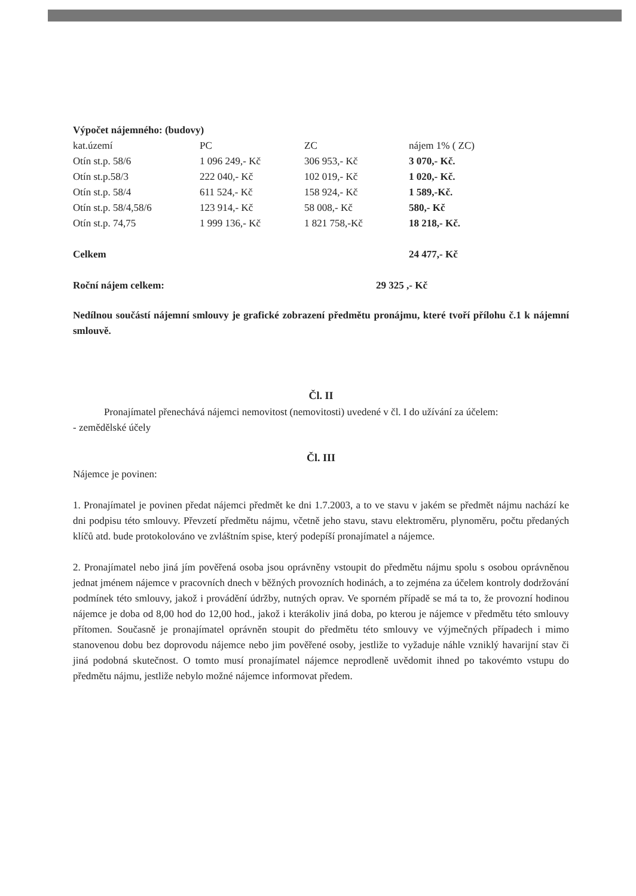Výpočet nájemného: (budovy)
| kat.území | PC | ZC | nájem 1% ( ZC) |
| --- | --- | --- | --- |
| Otín st.p. 58/6 | 1 096 249,- Kč | 306 953,- Kč | 3 070,- Kč. |
| Otín st.p.58/3 | 222 040,- Kč | 102 019,- Kč | 1 020,- Kč. |
| Otín st.p. 58/4 | 611 524,- Kč | 158 924,- Kč | 1 589,-Kč. |
| Otín st.p. 58/4,58/6 | 123 914,- Kč | 58 008,- Kč | 580,- Kč |
| Otín st.p. 74,75 | 1 999 136,- Kč | 1 821 758,-Kč | 18 218,- Kč. |
| Celkem | | | 24 477,- Kč |
| Roční nájem celkem: | | 29 325 ,- Kč | |
Nedílnou součástí nájemní smlouvy je grafické zobrazení předmětu pronájmu, které tvoří přílohu č.1 k nájemní smlouvě.
Čl. II
Pronajímatel přenechává nájemci nemovitost (nemovitosti) uvedené v čl. I do užívání za účelem:
- zemědělské účely
Čl. III
Nájemce je povinen:
1. Pronajímatel je povinen předat nájemci předmět ke dni 1.7.2003, a to ve stavu v jakém se předmět nájmu nachází ke dni podpisu této smlouvy. Převzetí předmětu nájmu, včetně jeho stavu, stavu elektroměru, plynoměru, počtu předaných klíčů atd. bude protokolováno ve zvláštním spise, který podepíší pronajímatel a nájemce.
2. Pronajímatel nebo jiná jím pověřená osoba jsou oprávněny vstoupit do předmětu nájmu spolu s osobou oprávněnou jednat jménem nájemce v pracovních dnech v běžných provozních hodinách, a to zejména za účelem kontroly dodržování podmínek této smlouvy, jakož i provádění údržby, nutných oprav. Ve sporném případě se má ta to, že provozní hodinou nájemce je doba od 8,00 hod do 12,00 hod., jakož i kterákoliv jiná doba, po kterou je nájemce v předmětu této smlouvy přítomen. Současně je pronajímatel oprávněn stoupit do předmětu této smlouvy ve výjmečných případech i mimo stanovenou dobu bez doprovodu nájemce nebo jim pověřené osoby, jestliže to vyžaduje náhle vzniklý havarijní stav či jiná podobná skutečnost. O tomto musí pronajímatel nájemce neprodleně uvědomit ihned po takovémto vstupu do předmětu nájmu, jestliže nebylo možné nájemce informovat předem.